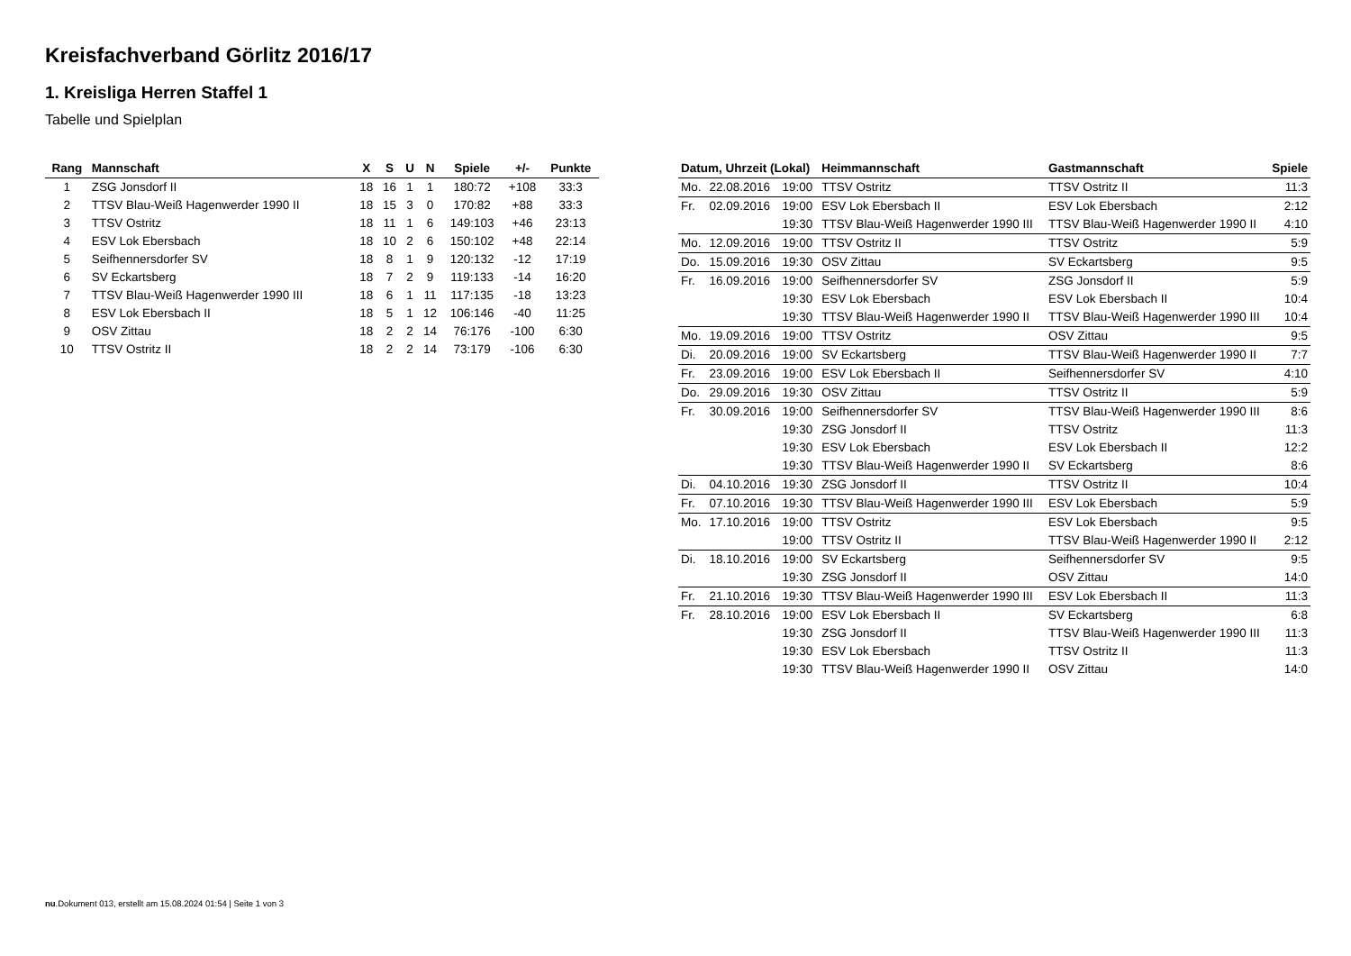Kreisfachverband Görlitz 2016/17
1. Kreisliga Herren Staffel 1
Tabelle und Spielplan
| Rang | Mannschaft | X | S | U | N | Spiele | +/- | Punkte |
| --- | --- | --- | --- | --- | --- | --- | --- | --- |
| 1 | ZSG Jonsdorf II | 18 | 16 | 1 | 1 | 180:72 | +108 | 33:3 |
| 2 | TTSV Blau-Weiß Hagenwerder 1990 II | 18 | 15 | 3 | 0 | 170:82 | +88 | 33:3 |
| 3 | TTSV Ostritz | 18 | 11 | 1 | 6 | 149:103 | +46 | 23:13 |
| 4 | ESV Lok Ebersbach | 18 | 10 | 2 | 6 | 150:102 | +48 | 22:14 |
| 5 | Seifhennersdorfer SV | 18 | 8 | 1 | 9 | 120:132 | -12 | 17:19 |
| 6 | SV Eckartsberg | 18 | 7 | 2 | 9 | 119:133 | -14 | 16:20 |
| 7 | TTSV Blau-Weiß Hagenwerder 1990 III | 18 | 6 | 1 | 11 | 117:135 | -18 | 13:23 |
| 8 | ESV Lok Ebersbach II | 18 | 5 | 1 | 12 | 106:146 | -40 | 11:25 |
| 9 | OSV Zittau | 18 | 2 | 2 | 14 | 76:176 | -100 | 6:30 |
| 10 | TTSV Ostritz II | 18 | 2 | 2 | 14 | 73:179 | -106 | 6:30 |
| Datum, Uhrzeit (Lokal) | | | Heimmannschaft | Gastmannschaft | Spiele |
| --- | --- | --- | --- | --- | --- |
| Mo. | 22.08.2016 | 19:00 | TTSV Ostritz | TTSV Ostritz II | 11:3 |
| Fr. | 02.09.2016 | 19:00 | ESV Lok Ebersbach II | ESV Lok Ebersbach | 2:12 |
| | | 19:30 | TTSV Blau-Weiß Hagenwerder 1990 III | TTSV Blau-Weiß Hagenwerder 1990 II | 4:10 |
| Mo. | 12.09.2016 | 19:00 | TTSV Ostritz II | TTSV Ostritz | 5:9 |
| Do. | 15.09.2016 | 19:30 | OSV Zittau | SV Eckartsberg | 9:5 |
| Fr. | 16.09.2016 | 19:00 | Seifhennersdorfer SV | ZSG Jonsdorf II | 5:9 |
| | | 19:30 | ESV Lok Ebersbach | ESV Lok Ebersbach II | 10:4 |
| | | 19:30 | TTSV Blau-Weiß Hagenwerder 1990 II | TTSV Blau-Weiß Hagenwerder 1990 III | 10:4 |
| Mo. | 19.09.2016 | 19:00 | TTSV Ostritz | OSV Zittau | 9:5 |
| Di. | 20.09.2016 | 19:00 | SV Eckartsberg | TTSV Blau-Weiß Hagenwerder 1990 II | 7:7 |
| Fr. | 23.09.2016 | 19:00 | ESV Lok Ebersbach II | Seifhennersdorfer SV | 4:10 |
| Do. | 29.09.2016 | 19:30 | OSV Zittau | TTSV Ostritz II | 5:9 |
| Fr. | 30.09.2016 | 19:00 | Seifhennersdorfer SV | TTSV Blau-Weiß Hagenwerder 1990 III | 8:6 |
| | | 19:30 | ZSG Jonsdorf II | TTSV Ostritz | 11:3 |
| | | 19:30 | ESV Lok Ebersbach | ESV Lok Ebersbach II | 12:2 |
| | | 19:30 | TTSV Blau-Weiß Hagenwerder 1990 II | SV Eckartsberg | 8:6 |
| Di. | 04.10.2016 | 19:30 | ZSG Jonsdorf II | TTSV Ostritz II | 10:4 |
| Fr. | 07.10.2016 | 19:30 | TTSV Blau-Weiß Hagenwerder 1990 III | ESV Lok Ebersbach | 5:9 |
| Mo. | 17.10.2016 | 19:00 | TTSV Ostritz | ESV Lok Ebersbach | 9:5 |
| | | 19:00 | TTSV Ostritz II | TTSV Blau-Weiß Hagenwerder 1990 II | 2:12 |
| Di. | 18.10.2016 | 19:00 | SV Eckartsberg | Seifhennersdorfer SV | 9:5 |
| | | 19:30 | ZSG Jonsdorf II | OSV Zittau | 14:0 |
| Fr. | 21.10.2016 | 19:30 | TTSV Blau-Weiß Hagenwerder 1990 III | ESV Lok Ebersbach II | 11:3 |
| Fr. | 28.10.2016 | 19:00 | ESV Lok Ebersbach II | SV Eckartsberg | 6:8 |
| | | 19:30 | ZSG Jonsdorf II | TTSV Blau-Weiß Hagenwerder 1990 III | 11:3 |
| | | 19:30 | ESV Lok Ebersbach | TTSV Ostritz II | 11:3 |
| | | 19:30 | TTSV Blau-Weiß Hagenwerder 1990 II | OSV Zittau | 14:0 |
nu.Dokument 013, erstellt am 15.08.2024 01:54 | Seite 1 von 3